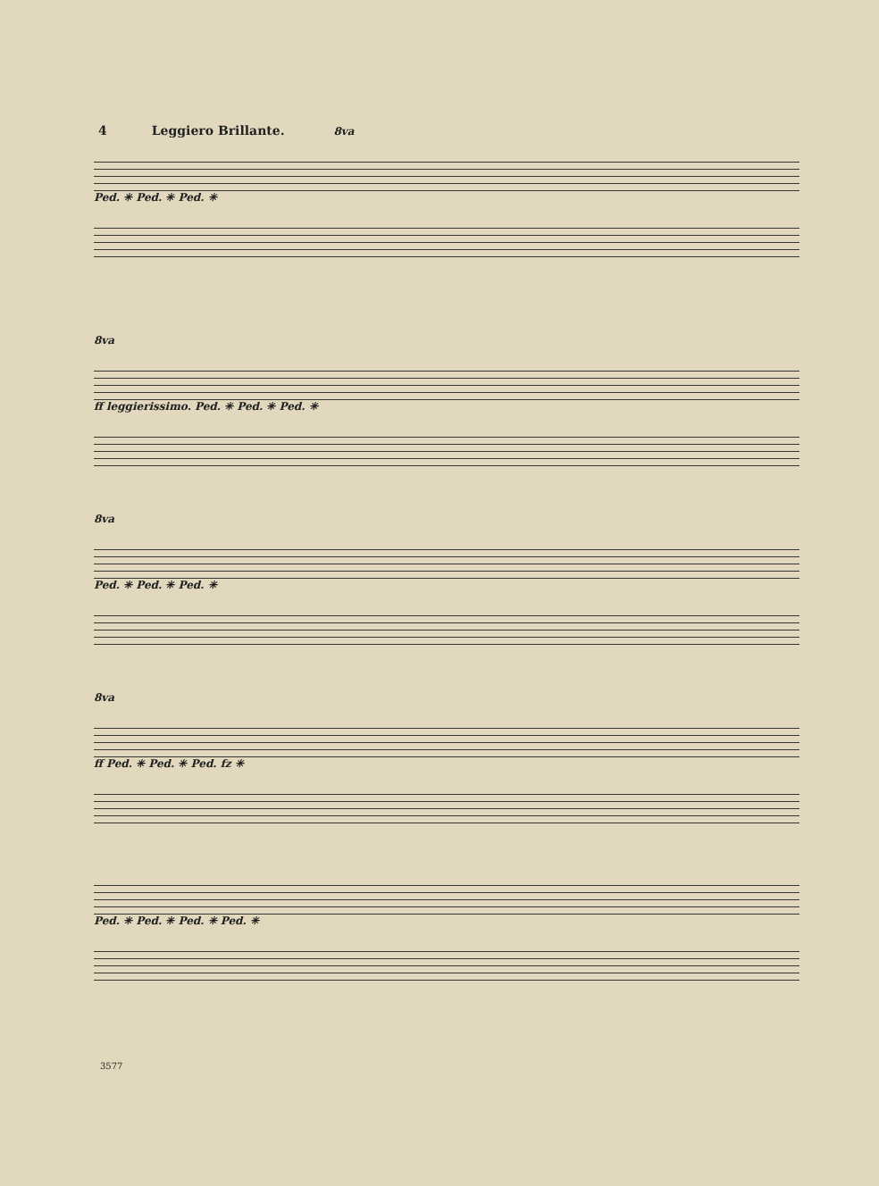4 Leggiero Brillante. 8va
Ped. ✳ Ped. ✳ Ped. ✳
8va
ff leggierissimo. Ped. ✳ Ped. ✳ Ped. ✳
8va
Ped. ✳ Ped. ✳ Ped. ✳
8va
ff Ped. ✳ Ped. ✳ Ped. fz ✳
Ped. ✳ Ped. ✳ Ped. ✳ Ped. ✳
3577